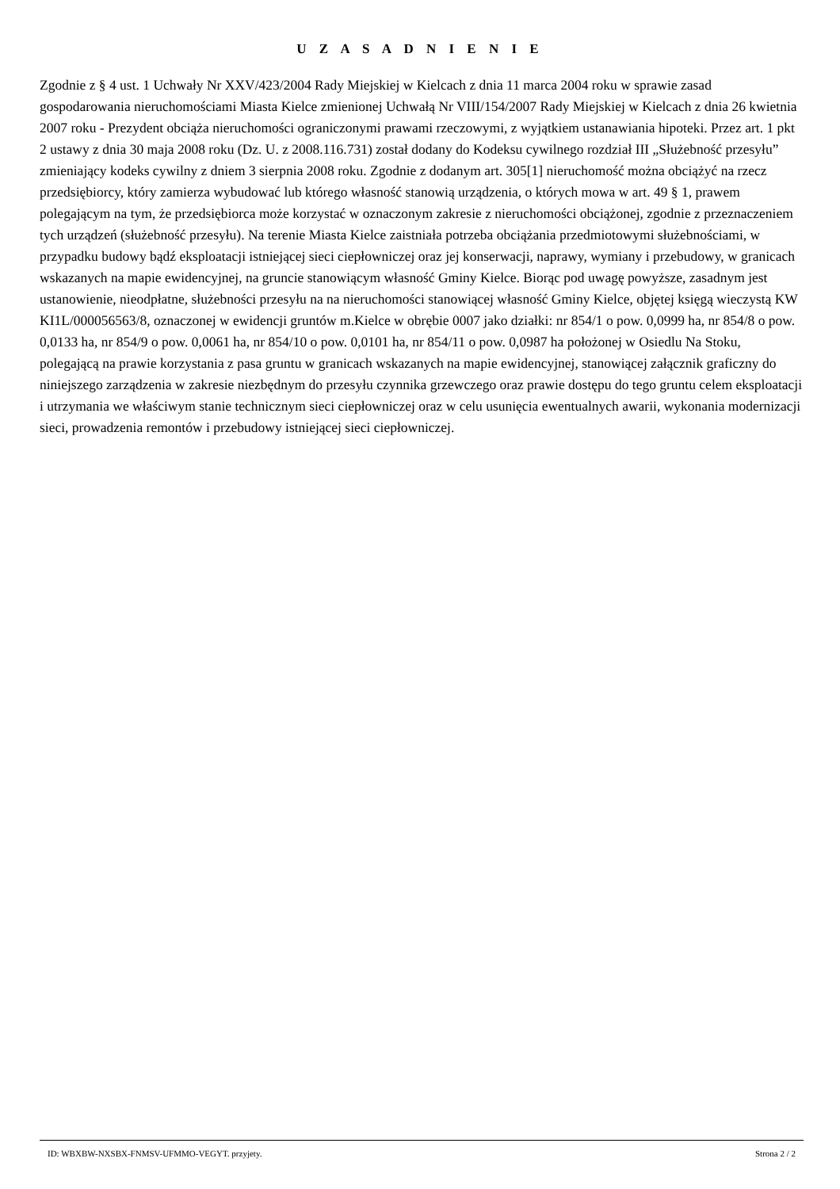U Z A S A D N I E N I E
Zgodnie z § 4 ust. 1 Uchwały Nr XXV/423/2004 Rady Miejskiej w Kielcach z dnia 11 marca 2004 roku w sprawie zasad gospodarowania nieruchomościami Miasta Kielce zmienionej Uchwałą Nr VIII/154/2007 Rady Miejskiej w Kielcach z dnia 26 kwietnia 2007 roku - Prezydent obciąża nieruchomości ograniczonymi prawami rzeczowymi, z wyjątkiem ustanawiania hipoteki. Przez art. 1 pkt 2 ustawy z dnia 30 maja 2008 roku (Dz. U. z 2008.116.731) został dodany do Kodeksu cywilnego rozdział III „Służebność przesyłu” zmieniający kodeks cywilny z dniem 3 sierpnia 2008 roku. Zgodnie z dodanym art. 305[1] nieruchomość można obciążyć na rzecz przedsiębiorcy, który zamierza wybudować lub którego własność stanowią urządzenia, o których mowa w art. 49 § 1, prawem polegającym na tym, że przedsiębiorca może korzystać w oznaczonym zakresie z nieruchomości obciążonej, zgodnie z przeznaczeniem tych urządzeń (służebność przesyłu). Na terenie Miasta Kielce zaistniała potrzeba obciążania przedmiotowymi służebnościami, w przypadku budowy bądź eksploatacji istniejącej sieci ciepłowniczej oraz jej konserwacji, naprawy, wymiany i przebudowy, w granicach wskazanych na mapie ewidencyjnej, na gruncie stanowiącym własność Gminy Kielce. Biorąc pod uwagę powyższe, zasadnym jest ustanowienie, nieodpłatne, służebności przesyłu na na nieruchomości stanowiącej własność Gminy Kielce, objętej księgą wieczystą KW KI1L/000056563/8, oznaczonej w ewidencji gruntów m.Kielce w obrębie 0007 jako działki: nr 854/1 o pow. 0,0999 ha, nr 854/8 o pow. 0,0133 ha, nr 854/9 o pow. 0,0061 ha, nr 854/10 o pow. 0,0101 ha, nr 854/11 o pow. 0,0987 ha położonej w Osiedlu Na Stoku, polegającą na prawie korzystania z pasa gruntu w granicach wskazanych na mapie ewidencyjnej, stanowiącej załącznik graficzny do niniejszego zarządzenia w zakresie niezbędnym do przesyłu czynnika grzewczego oraz prawie dostępu do tego gruntu celem eksploatacji i utrzymania we właściwym stanie technicznym sieci ciepłowniczej oraz w celu usunięcia ewentualnych awarii, wykonania modernizacji sieci, prowadzenia remontów i przebudowy istniejącej sieci ciepłowniczej.
ID: WBXBW-NXSBX-FNMSV-UFMMO-VEGYT. przyjety. Strona 2 / 2